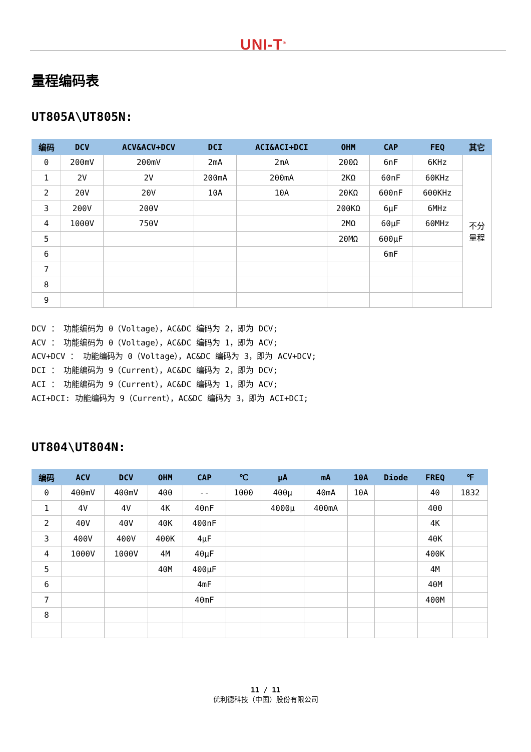UNI-T<sup>®</sup>
量程编码表
UT805A\UT805N:
| 编码 | DCV | ACV&ACV+DCV | DCI | ACI&ACI+DCI | OHM | CAP | FEQ | 其它 |
| --- | --- | --- | --- | --- | --- | --- | --- | --- |
| 0 | 200mV | 200mV | 2mA | 2mA | 200Ω | 6nF | 6KHz | 不分 量程 |
| 1 | 2V | 2V | 200mA | 200mA | 2KΩ | 60nF | 60KHz | |
| 2 | 20V | 20V | 10A | 10A | 20KΩ | 600nF | 600KHz | |
| 3 | 200V | 200V | | | 200KΩ | 6μF | 6MHz | |
| 4 | 1000V | 750V | | | 2MΩ | 60μF | 60MHz | |
| 5 | | | | | 20MΩ | 600μF | | |
| 6 | | | | | | 6mF | | |
| 7 | | | | | | | | |
| 8 | | | | | | | | |
| 9 | | | | | | | | |
DCV ： 功能编码为 0（Voltage），AC&DC 编码为 2，即为 DCV;
ACV ： 功能编码为 0（Voltage），AC&DC 编码为 1，即为 ACV;
ACV+DCV ： 功能编码为 0（Voltage），AC&DC 编码为 3，即为 ACV+DCV;
DCI ： 功能编码为 9（Current），AC&DC 编码为 2，即为 DCV;
ACI ： 功能编码为 9（Current），AC&DC 编码为 1，即为 ACV;
ACI+DCI: 功能编码为 9（Current），AC&DC 编码为 3，即为 ACI+DCI;
UT804\UT804N:
| 编码 | ACV | DCV | OHM | CAP | ℃ | μA | mA | 10A | Diode | FREQ | ℉ |
| --- | --- | --- | --- | --- | --- | --- | --- | --- | --- | --- | --- |
| 0 | 400mV | 400mV | 400 | -- | 1000 | 400μ | 40mA | 10A | | 40 | 1832 |
| 1 | 4V | 4V | 4K | 40nF | | 4000μ | 400mA | | | 400 | |
| 2 | 40V | 40V | 40K | 400nF | | | | | | 4K | |
| 3 | 400V | 400V | 400K | 4μF | | | | | | 40K | |
| 4 | 1000V | 1000V | 4M | 40μF | | | | | | 400K | |
| 5 | | | 40M | 400μF | | | | | | 4M | |
| 6 | | | | 4mF | | | | | | 40M | |
| 7 | | | | 40mF | | | | | | 400M | |
| 8 | | | | | | | | | | | |
11 / 11
优利德科技（中国）股份有限公司